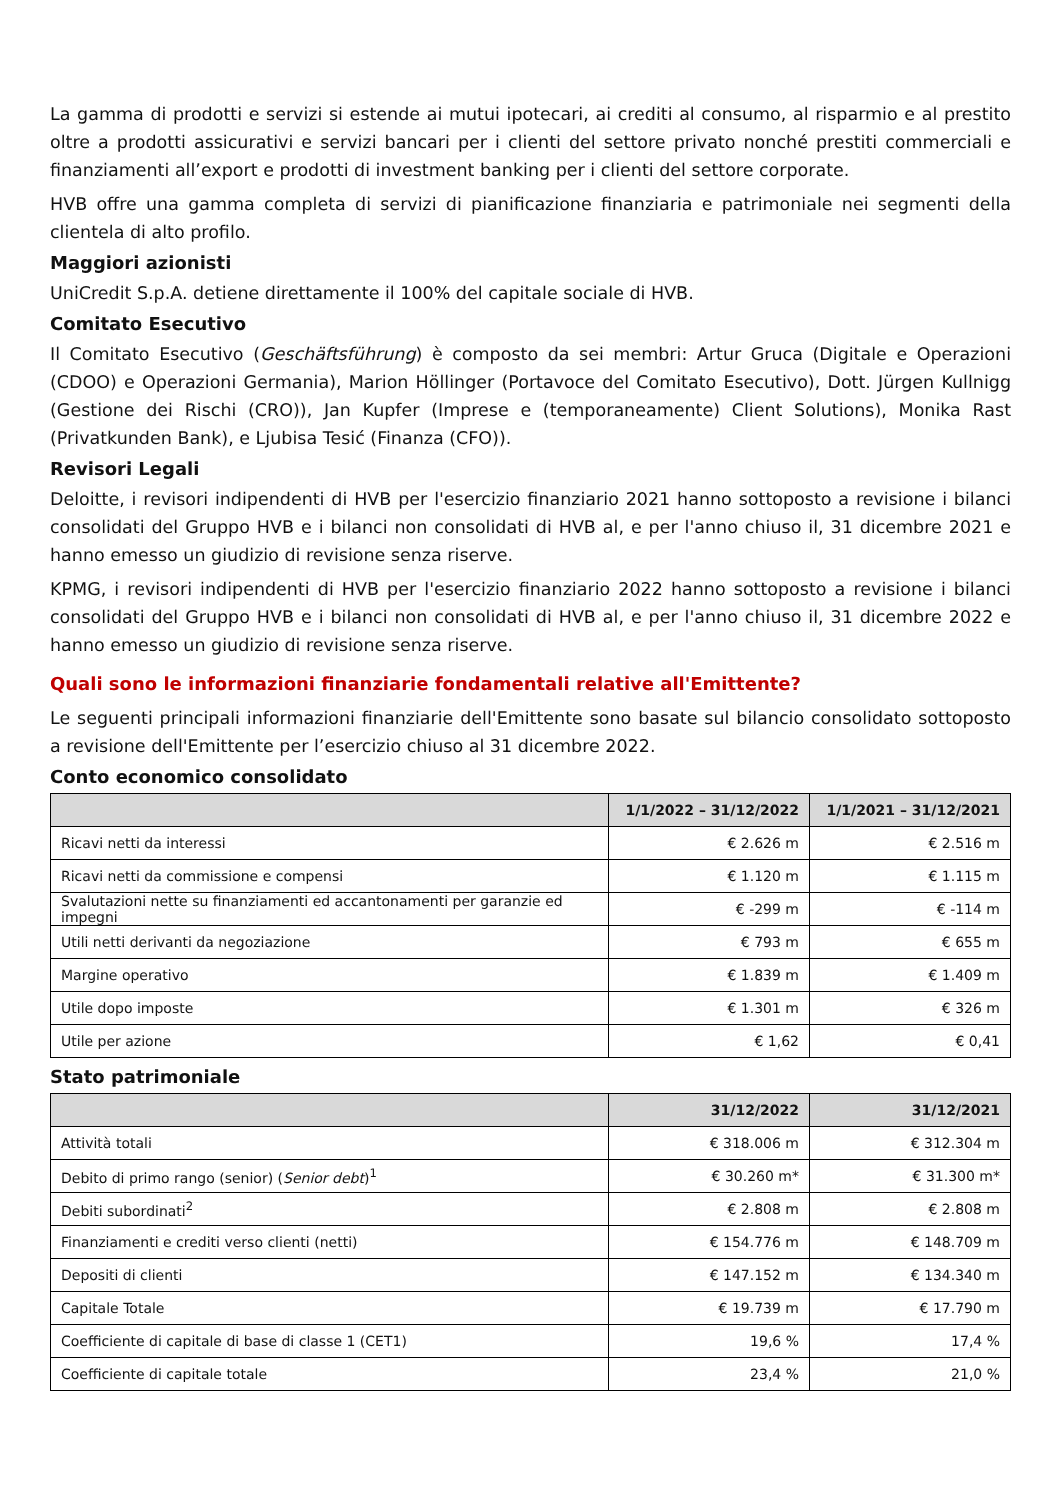La gamma di prodotti e servizi si estende ai mutui ipotecari, ai crediti al consumo, al risparmio e al prestito oltre a prodotti assicurativi e servizi bancari per i clienti del settore privato nonché prestiti commerciali e finanziamenti all’export e prodotti di investment banking per i clienti del settore corporate.
HVB offre una gamma completa di servizi di pianificazione finanziaria e patrimoniale nei segmenti della clientela di alto profilo.
Maggiori azionisti
UniCredit S.p.A. detiene direttamente il 100% del capitale sociale di HVB.
Comitato Esecutivo
Il Comitato Esecutivo (Geschäftsführung) è composto da sei membri: Artur Gruca (Digitale e Operazioni (CDOO) e Operazioni Germania), Marion Höllinger (Portavoce del Comitato Esecutivo), Dott. Jürgen Kullnigg (Gestione dei Rischi (CRO)), Jan Kupfer (Imprese e (temporaneamente) Client Solutions), Monika Rast (Privatkunden Bank), e Ljubisa Tesić (Finanza (CFO)).
Revisori Legali
Deloitte, i revisori indipendenti di HVB per l'esercizio finanziario 2021 hanno sottoposto a revisione i bilanci consolidati del Gruppo HVB e i bilanci non consolidati di HVB al, e per l'anno chiuso il, 31 dicembre 2021 e hanno emesso un giudizio di revisione senza riserve.
KPMG, i revisori indipendenti di HVB per l'esercizio finanziario 2022 hanno sottoposto a revisione i bilanci consolidati del Gruppo HVB e i bilanci non consolidati di HVB al, e per l'anno chiuso il, 31 dicembre 2022 e hanno emesso un giudizio di revisione senza riserve.
Quali sono le informazioni finanziarie fondamentali relative all'Emittente?
Le seguenti principali informazioni finanziarie dell'Emittente sono basate sul bilancio consolidato sottoposto a revisione dell'Emittente per l’esercizio chiuso al 31 dicembre 2022.
Conto economico consolidato
| | 1/1/2022 – 31/12/2022 | 1/1/2021 – 31/12/2021 |
| --- | --- | --- |
| Ricavi netti da interessi | € 2.626 m | € 2.516 m |
| Ricavi netti da commissione e compensi | € 1.120 m | € 1.115 m |
| Svalutazioni nette su finanziamenti ed accantonamenti per garanzie ed impegni | € -299 m | € -114 m |
| Utili netti derivanti da negoziazione | € 793 m | € 655 m |
| Margine operativo | € 1.839 m | € 1.409 m |
| Utile dopo imposte | € 1.301 m | € 326 m |
| Utile per azione | € 1,62 | € 0,41 |
Stato patrimoniale
| | 31/12/2022 | 31/12/2021 |
| --- | --- | --- |
| Attività totali | € 318.006 m | € 312.304 m |
| Debito di primo rango (senior) ( Senior debt )<sup>1</sup> | € 30.260 m* | € 31.300 m* |
| Debiti subordinati<sup>2</sup> | € 2.808 m | € 2.808 m |
| Finanziamenti e crediti verso clienti (netti) | € 154.776 m | € 148.709 m |
| Depositi di clienti | € 147.152 m | € 134.340 m |
| Capitale Totale | € 19.739 m | € 17.790 m |
| Coefficiente di capitale di base di classe 1 (CET1) | 19,6 % | 17,4 % |
| Coefficiente di capitale totale | 23,4 % | 21,0 % |